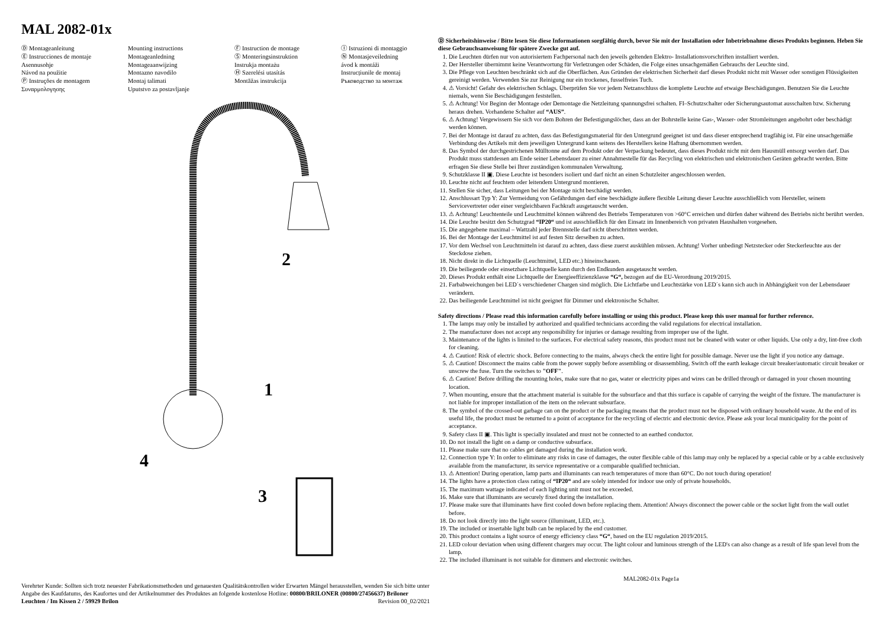MAL 2082-01x
Ⓓ Montageanleitung Mounting instructions Ⓕ Instruction de montage Ⓘ Istruzioni di montaggio Ⓔ Instrucciones de montaje Montageanledning Ⓢ Monteringsinstruktion Ⓝ Montasjeveiledning Asennusohje Montageaanwijzing Instrukja montażu ávod k montáži Návod na použitie Montazno navodilo Ⓗ Szerelési utasítás Instrucțiunile de montaj Ⓟ Instruções de montagem Montaj talimati Montāžas instrukcija Ръководство за монтаж Συναρμολογησης Uputstvo za postavljanje
2
1
3
4
Verehrter Kunde: Sollten sich trotz neuester Fabrikationsmethoden und genauesten Qualitätskontrollen wider Erwarten Mängel herausstellen, wenden Sie sich bitte unter Angabe des Kaufdatums, des Kaufortes und der Artikelnummer des Produktes an folgende kostenlose Hotline: 00800/BRILONER (00800/27456637) Briloner Leuchten / Im Kissen 2 / 59929 Brilon Revision 00_02/2021
Ⓓ Sicherheitshinweise / Bitte lesen Sie diese Informationen sorgfältig durch, bevor Sie mit der Installation oder Inbetriebnahme dieses Produkts beginnen. Heben Sie diese Gebrauchsanweisung für spätere Zwecke gut auf.
1. Die Leuchten dürfen nur von autorisiertem Fachpersonal nach den jeweils geltenden Elektro- Installationsvorschriften installiert werden.
2. Der Hersteller übernimmt keine Verantwortung für Verletzungen oder Schäden, die Folge eines unsachgemäßen Gebrauchs der Leuchte sind.
3. Die Pflege von Leuchten beschränkt sich auf die Oberflächen. Aus Gründen der elektrischen Sicherheit darf dieses Produkt nicht mit Wasser oder sonstigen Flüssigkeiten gereinigt werden. Verwenden Sie zur Reinigung nur ein trockenes, fusselfreies Tuch.
4. ⚠ Vorsicht! Gefahr des elektrischen Schlags. Überprüfen Sie vor jedem Netzanschluss die komplette Leuchte auf etwaige Beschädigungen. Benutzen Sie die Leuchte niemals, wenn Sie Beschädigungen feststellen.
5. ⚠ Achtung! Vor Beginn der Montage oder Demontage die Netzleitung spannungsfrei schalten. FI–Schutzschalter oder Sicherungsautomat ausschalten bzw. Sicherung heraus drehen. Vorhandene Schalter auf “AUS”.
6. ⚠ Achtung! Vergewissern Sie sich vor dem Bohren der Befestigungslöcher, dass an der Bohrstelle keine Gas-, Wasser- oder Stromleitungen angebohrt oder beschädigt werden können.
7. Bei der Montage ist darauf zu achten, dass das Befestigungsmaterial für den Untergrund geeignet ist und dass dieser entsprechend tragfähig ist. Für eine unsachgemäße Verbindung des Artikels mit dem jeweiligen Untergrund kann seitens des Herstellers keine Haftung übernommen werden.
8. Das Symbol der durchgestrichenen Mülltonne auf dem Produkt oder der Verpackung bedeutet, dass dieses Produkt nicht mit dem Hausmüll entsorgt werden darf. Das Produkt muss stattdessen am Ende seiner Lebensdauer zu einer Annahmestelle für das Recycling von elektrischen und elektronischen Geräten gebracht werden. Bitte erfragen Sie diese Stelle bei Ihrer zuständigen kommunalen Verwaltung.
9. Schutzklasse II ▣. Diese Leuchte ist besonders isoliert und darf nicht an einen Schutzleiter angeschlossen werden.
10. Leuchte nicht auf feuchtem oder leitendem Untergrund montieren.
11. Stellen Sie sicher, dass Leitungen bei der Montage nicht beschädigt werden.
12. Anschlussart Typ Y: Zur Vermeidung von Gefährdungen darf eine beschädigte äußere flexible Leitung dieser Leuchte ausschließlich vom Hersteller, seinem Servicevertreter oder einer vergleichbaren Fachkraft ausgetauscht werden.
13. ⚠ Achtung! Leuchtenteile und Leuchtmittel können während des Betriebs Temperaturen von >60°C erreichen und dürfen daher während des Betriebs nicht berührt werden.
14. Die Leuchte besitzt den Schutzgrad “IP20“ und ist ausschließlich für den Einsatz im Innenbereich von privaten Haushalten vorgesehen.
15. Die angegebene maximal – Wattzahl jeder Brennstelle darf nicht überschritten werden.
16. Bei der Montage der Leuchtmittel ist auf festen Sitz derselben zu achten.
17. Vor dem Wechsel von Leuchtmitteln ist darauf zu achten, dass diese zuerst auskühlen müssen. Achtung! Vorher unbedingt Netzstecker oder Steckerleuchte aus der Steckdose ziehen.
18. Nicht direkt in die Lichtquelle (Leuchtmittel, LED etc.) hineinschauen.
19. Die beiliegende oder einsetzbare Lichtquelle kann durch den Endkunden ausgetauscht werden.
20. Dieses Produkt enthält eine Lichtquelle der Energieeffizienzklasse “G“, bezogen auf die EU-Verordnung 2019/2015.
21. Farbabweichungen bei LED´s verschiedener Chargen sind möglich. Die Lichtfarbe und Leuchtstärke von LED´s kann sich auch in Abhängigkeit von der Lebensdauer verändern.
22. Das beiliegende Leuchtmittel ist nicht geeignet für Dimmer und elektronische Schalter.
Safety directions / Please read this information carefully before installing or using this product. Please keep this user manual for further reference.
1. The lamps may only be installed by authorized and qualified technicians according the valid regulations for electrical installation.
2. The manufacturer does not accept any responsibility for injuries or damage resulting from improper use of the light.
3. Maintenance of the lights is limited to the surfaces. For electrical safety reasons, this product must not be cleaned with water or other liquids. Use only a dry, lint-free cloth for cleaning.
4. ⚠ Caution! Risk of electric shock. Before connecting to the mains, always check the entire light for possible damage. Never use the light if you notice any damage.
5. ⚠ Caution! Disconnect the mains cable from the power supply before assembling or disassembling. Switch off the earth leakage circuit breaker/automatic circuit breaker or unscrew the fuse. Turn the switches to "OFF".
6. ⚠ Caution! Before drilling the mounting holes, make sure that no gas, water or electricity pipes and wires can be drilled through or damaged in your chosen mounting location.
7. When mounting, ensure that the attachment material is suitable for the subsurface and that this surface is capable of carrying the weight of the fixture. The manufacturer is not liable for improper installation of the item on the relevant subsurface.
8. The symbol of the crossed-out garbage can on the product or the packaging means that the product must not be disposed with ordinary household waste. At the end of its useful life, the product must be returned to a point of acceptance for the recycling of electric and electronic device. Please ask your local municipality for the point of acceptance.
9. Safety class II ▣. This light is specially insulated and must not be connected to an earthed conductor.
10. Do not install the light on a damp or conductive subsurface.
11. Please make sure that no cables get damaged during the installation work.
12. Connection type Y: In order to eliminate any risks in case of damages, the outer flexible cable of this lamp may only be replaced by a special cable or by a cable exclusively available from the manufacturer, its service representative or a comparable qualified technician.
13. ⚠ Attention! During operation, lamp parts and illuminants can reach temperatures of more than 60°C. Do not touch during operation!
14. The lights have a protection class rating of “IP20“ and are solely intended for indoor use only of private households.
15. The maximum wattage indicated of each lighting unit must not be exceeded.
16. Make sure that illuminants are securely fixed during the installation.
17. Please make sure that illuminants have first cooled down before replacing them. Attention! Always disconnect the power cable or the socket light from the wall outlet before.
18. Do not look directly into the light source (illuminant, LED, etc.).
19. The included or insertable light bulb can be replaced by the end customer.
20. This product contains a light source of energy efficiency class “G“, based on the EU regulation 2019/2015.
21. LED colour deviation when using different chargers may occur. The light colour and luminous strength of the LED's can also change as a result of life span level from the lamp.
22. The included illuminant is not suitable for dimmers and electronic switches.
MAL2082-01x Page1a